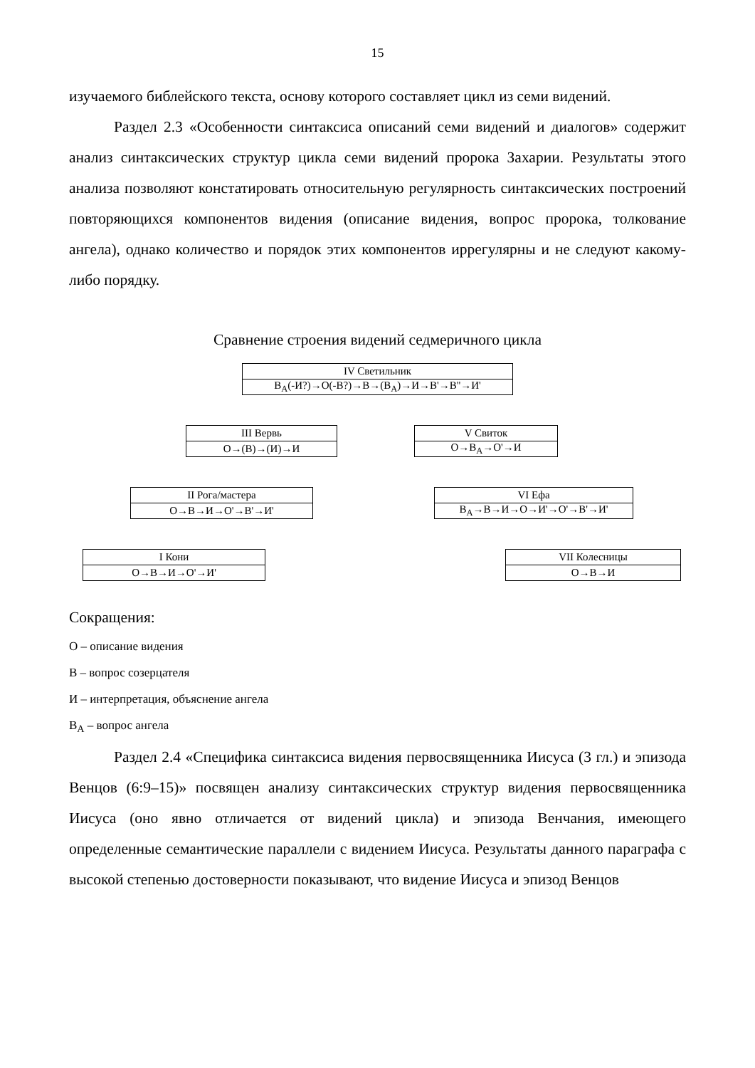15
изучаемого библейского текста, основу которого составляет цикл из семи видений.
Раздел 2.3 «Особенности синтаксиса описаний семи видений и диалогов» содержит анализ синтаксических структур цикла семи видений пророка Захарии. Результаты этого анализа позволяют констатировать относительную регулярность синтаксических построений повторяющихся компонентов видения (описание видения, вопрос пророка, толкование ангела), однако количество и порядок этих компонентов иррегулярны и не следуют какому-либо порядку.
Сравнение строения видений седмеричного цикла
| IV Светильник |
| В<sub>А</sub>(-И?)→О(-В?)→В→(В<sub>А</sub>)→И→В'→В''→И' |
| III Вервь |
| О→(В)→(И)→И |
| V Свиток |
| О→В<sub>А</sub>→О'→И |
| II Рога/мастера |
| О→В→И→О'→В'→И' |
| VI Ефа |
| В<sub>А</sub>→В→И→О→И'→О'→В'→И' |
| I Кони |
| О→В→И→О'→И' |
| VII Колесницы |
| О→В→И |
Сокращения:
О – описание видения
В – вопрос созерцателя
И – интерпретация, объяснение ангела
В<sub>А</sub> – вопрос ангела
Раздел 2.4 «Специфика синтаксиса видения первосвященника Иисуса (3 гл.) и эпизода Венцов (6:9–15)» посвящен анализу синтаксических структур видения первосвященника Иисуса (оно явно отличается от видений цикла) и эпизода Венчания, имеющего определенные семантические параллели с видением Иисуса. Результаты данного параграфа с высокой степенью достоверности показывают, что видение Иисуса и эпизод Венцов